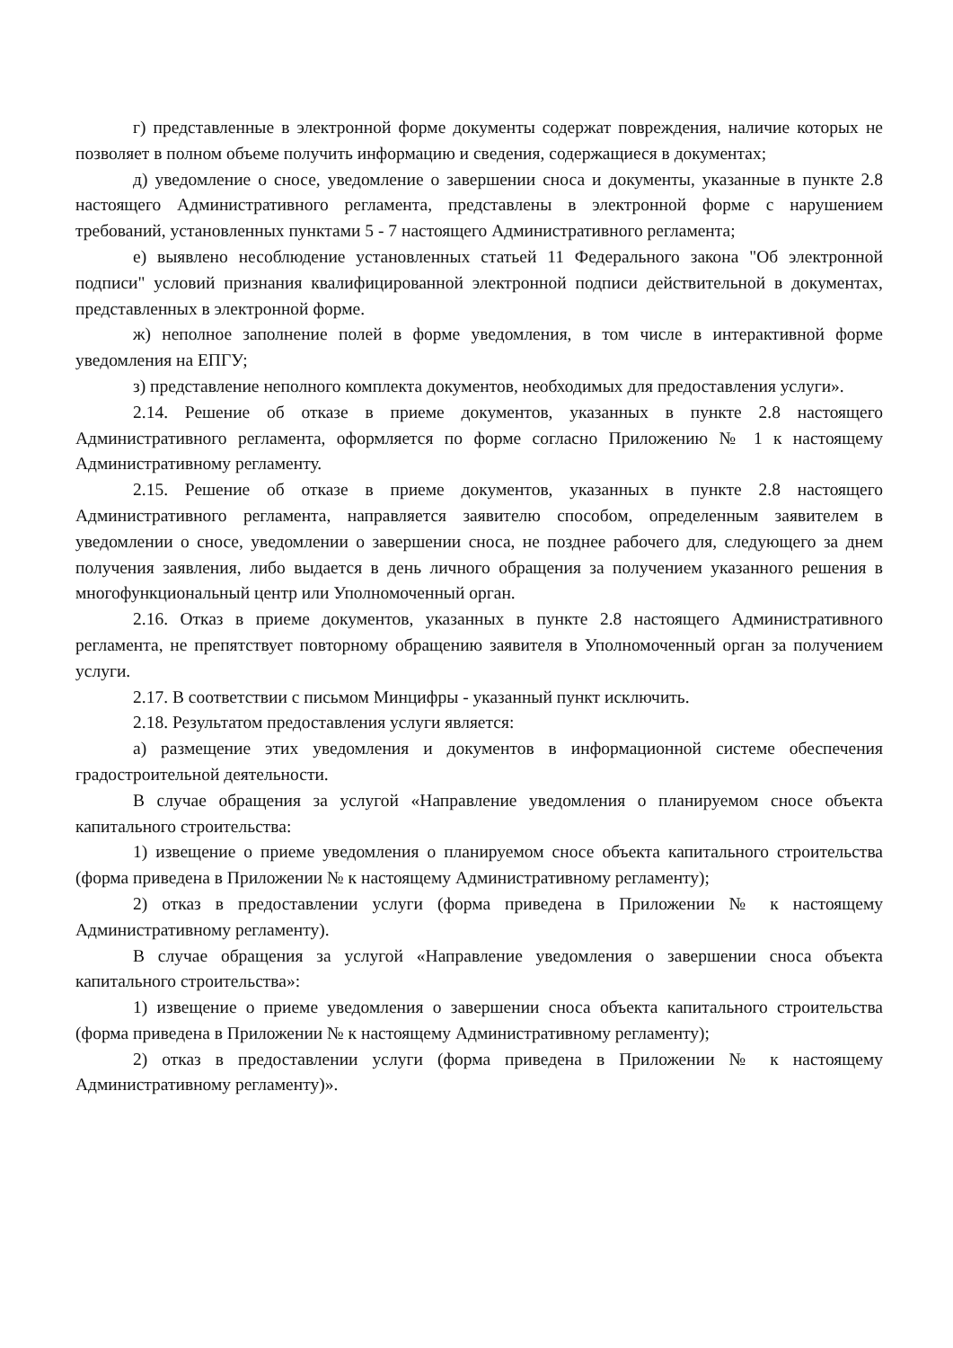г) представленные в электронной форме документы содержат повреждения, наличие которых не позволяет в полном объеме получить информацию и сведения, содержащиеся в документах;
д) уведомление о сносе, уведомление о завершении сноса и документы, указанные в пункте 2.8 настоящего Административного регламента, представлены в электронной форме с нарушением требований, установленных пунктами 5 - 7 настоящего Административного регламента;
е) выявлено несоблюдение установленных статьей 11 Федерального закона "Об электронной подписи" условий признания квалифицированной электронной подписи действительной в документах, представленных в электронной форме.
ж) неполное заполнение полей в форме уведомления, в том числе в интерактивной форме уведомления на ЕПГУ;
з) представление неполного комплекта документов, необходимых для предоставления услуги».
2.14. Решение об отказе в приеме документов, указанных в пункте 2.8 настоящего Административного регламента, оформляется по форме согласно Приложению № 1 к настоящему Административному регламенту.
2.15. Решение об отказе в приеме документов, указанных в пункте 2.8 настоящего Административного регламента, направляется заявителю способом, определенным заявителем в уведомлении о сносе, уведомлении о завершении сноса, не позднее рабочего для, следующего за днем получения заявления, либо выдается в день личного обращения за получением указанного решения в многофункциональный центр или Уполномоченный орган.
2.16. Отказ в приеме документов, указанных в пункте 2.8 настоящего Административного регламента, не препятствует повторному обращению заявителя в Уполномоченный орган за получением услуги.
2.17. В соответствии с письмом Минцифры - указанный пункт исключить.
2.18. Результатом предоставления услуги является:
а) размещение этих уведомления и документов в информационной системе обеспечения градостроительной деятельности.
В случае обращения за услугой «Направление уведомления о планируемом сносе объекта капитального строительства:
1) извещение о приеме уведомления о планируемом сносе объекта капитального строительства (форма приведена в Приложении № к настоящему Административному регламенту);
2) отказ в предоставлении услуги (форма приведена в Приложении № к настоящему Административному регламенту).
В случае обращения за услугой «Направление уведомления о завершении сноса объекта капитального строительства»:
1) извещение о приеме уведомления о завершении сноса объекта капитального строительства (форма приведена в Приложении № к настоящему Административному регламенту);
2) отказ в предоставлении услуги (форма приведена в Приложении № к настоящему Административному регламенту)».